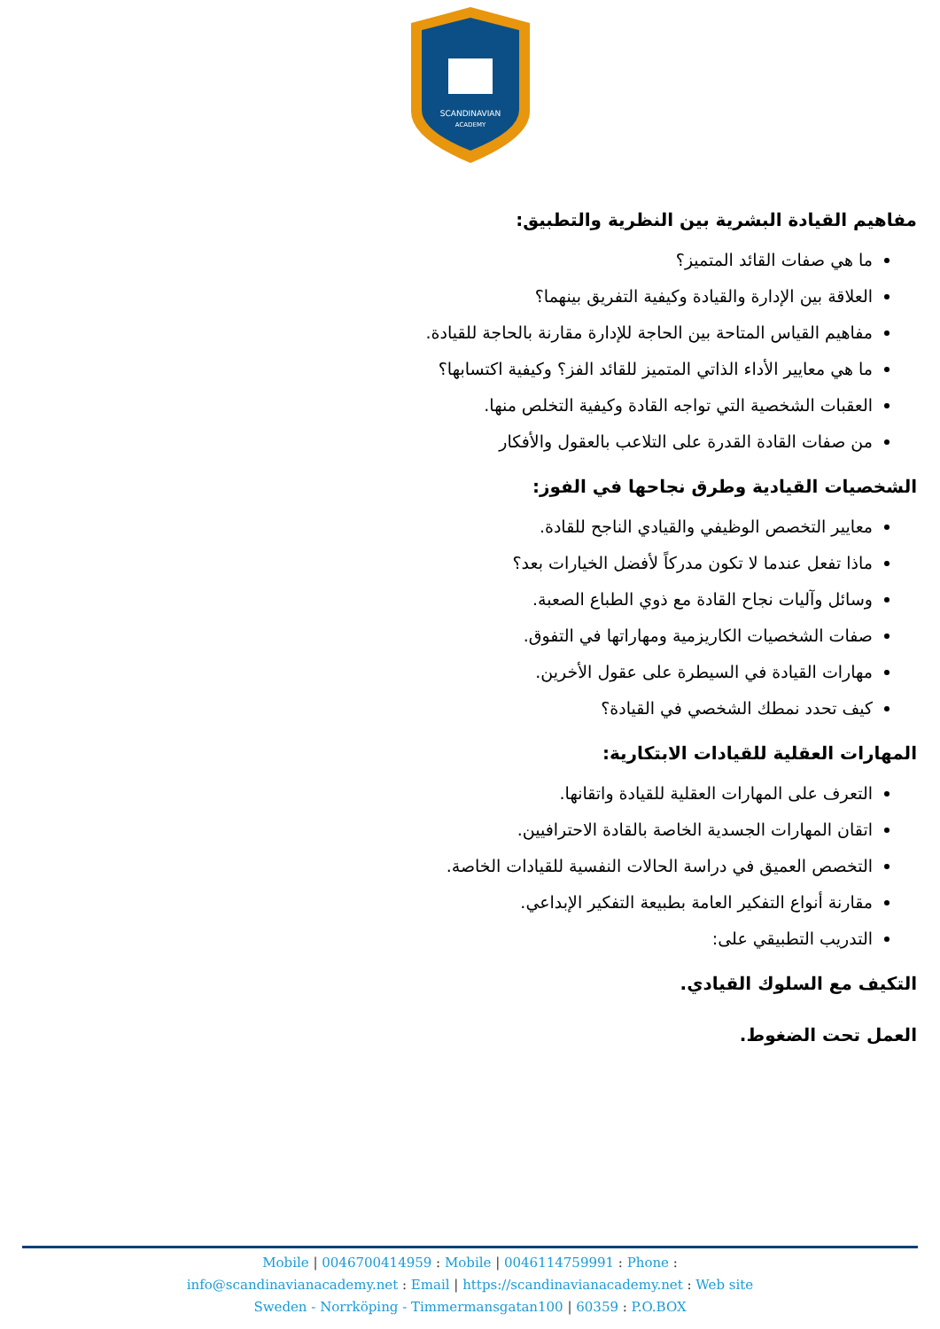SCANDINAVIAN
ACADEMY
مفاهيم القيادة البشرية بين النظرية والتطبيق:
ما هي صفات القائد المتميز؟
العلاقة بين الإدارة والقيادة وكيفية التفريق بينهما؟
مفاهيم القياس المتاحة بين الحاجة للإدارة مقارنة بالحاجة للقيادة.
ما هي معايير الأداء الذاتي المتميز للقائد الفز؟ وكيفية اكتسابها؟
العقبات الشخصية التي تواجه القادة وكيفية التخلص منها.
من صفات القادة القدرة على التلاعب بالعقول والأفكار
الشخصيات القيادية وطرق نجاحها في الفوز:
معايير التخصص الوظيفي والقيادي الناجح للقادة.
ماذا تفعل عندما لا تكون مدركاً لأفضل الخيارات بعد؟
وسائل وآليات نجاح القادة مع ذوي الطباع الصعبة.
صفات الشخصيات الكاريزمية ومهاراتها في التفوق.
مهارات القيادة في السيطرة على عقول الأخرين.
كيف تحدد نمطك الشخصي في القيادة؟
المهارات العقلية للقيادات الابتكارية:
التعرف على المهارات العقلية للقيادة واتقانها.
اتقان المهارات الجسدية الخاصة بالقادة الاحترافيين.
التخصص العميق في دراسة الحالات النفسية للقيادات الخاصة.
مقارنة أنواع التفكير العامة بطبيعة التفكير الإبداعي.
التدريب التطبيقي على:
التكيف مع السلوك القيادي.
العمل تحت الضغوط.
Mobile | 0046700414959 : Mobile | 0046114759991 : Phone :
info@scandinavianacademy.net : Email | https://scandinavianacademy.net : Web site
Sweden - Norrköping - Timmermansgatan100 | 60359 : P.O.BOX